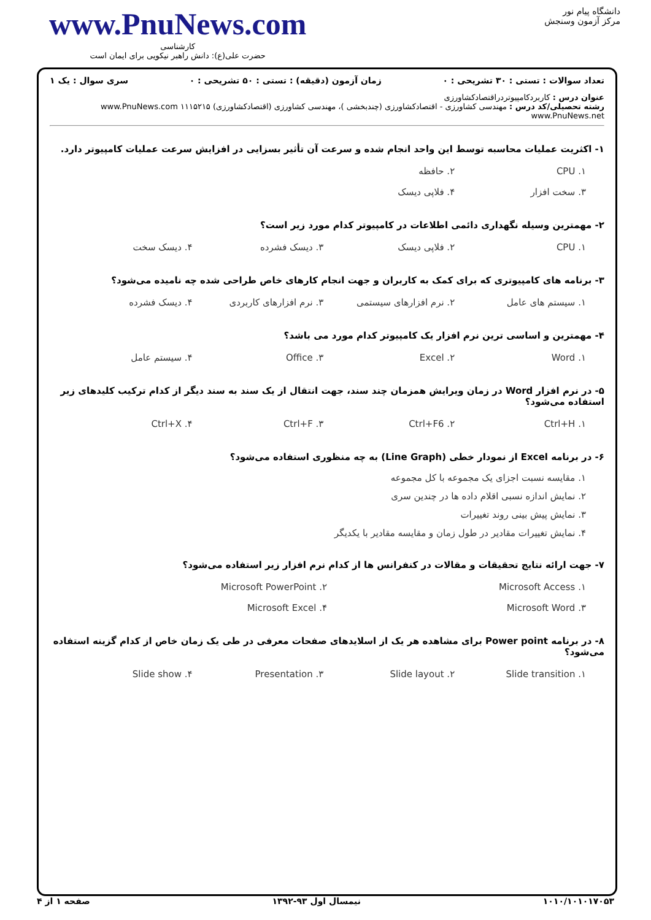دانشگاه پیام نور
مرکز آزمون وسنجش
www.PnuNews.com
کارشناسی
حضرت علی(ع): دانش راهبر نیکویی برای ایمان است
تعداد سوالات : تستی : ۳۰ تشریحی : ۰ زمان آزمون (دقیقه) : تستی : ۵۰ تشریحی : ۰ سری سوال : یک ۱
عنوان درس : کاربردکامپیوتردراقتصادکشاورزی
رشته تحصیلی/کد درس : مهندسی کشاورزی - اقتصادکشاورزی (چندبخشی )، مهندسی کشاورزی (اقتصادکشاورزی) ۱۱۱۵۲۱۵ www.PnuNews.com www.PnuNews.net
۱- اکثریت عملیات محاسبه توسط این واحد انجام شده و سرعت آن تأثیر بسزایی در افزایش سرعت عملیات کامپیوتر دارد.
۱. CPU ۲. حافظه
۳. سخت افزار ۴. فلاپی دیسک
۲- مهمترین وسیله نگهداری دائمی اطلاعات در کامپیوتر کدام مورد زیر است؟
۱. CPU ۲. فلاپی دیسک ۳. دیسک فشرده ۴. دیسک سخت
۳- برنامه های کامپیوتری که برای کمک به کاربران و جهت انجام کارهای خاص طراحی شده چه نامیده می‌شود؟
۱. سیستم های عامل ۲. نرم افزارهای سیستمی ۳. نرم افزارهای کاربردی ۴. دیسک فشرده
۴- مهمترین و اساسی ترین نرم افزار یک کامپیوتر کدام مورد می باشد؟
۱. Word ۲. Excel ۳. Office ۴. سیستم عامل
۵- در نرم افزار Word در زمان ویرایش همزمان چند سند، جهت انتقال از یک سند به سند دیگر از کدام ترکیب کلیدهای زیر استفاده می‌شود؟
۱. Ctrl+H ۲. Ctrl+F6 ۳. Ctrl+F ۴. Ctrl+X
۶- در برنامه Excel از نمودار خطی (Line Graph) به چه منظوری استفاده می‌شود؟
۱. مقایسه نسبت اجزای یک مجموعه با کل مجموعه
۲. نمایش اندازه نسبی اقلام داده ها در چندین سری
۳. نمایش پیش بینی روند تغییرات
۴. نمایش تغییرات مقادیر در طول زمان و مقایسه مقادیر با یکدیگر
۷- جهت ارائه نتایج تحقیقات و مقالات در کنفرانس ها از کدام نرم افزار زیر استفاده می‌شود؟
۱. Microsoft Access ۲. Microsoft PowerPoint
۳. Microsoft Word ۴. Microsoft Excel
۸- در برنامه Power point برای مشاهده هر یک از اسلایدهای صفحات معرفی در طی یک زمان خاص از کدام گزینه استفاده می‌شود؟
۱. Slide transition ۲. Slide layout ۳. Presentation ۴. Slide show
۱۰۱۰/۱۰۱۰۱۷۰۵۳ نیمسال اول ۹۳-۱۳۹۲ صفحه ۱ از ۴